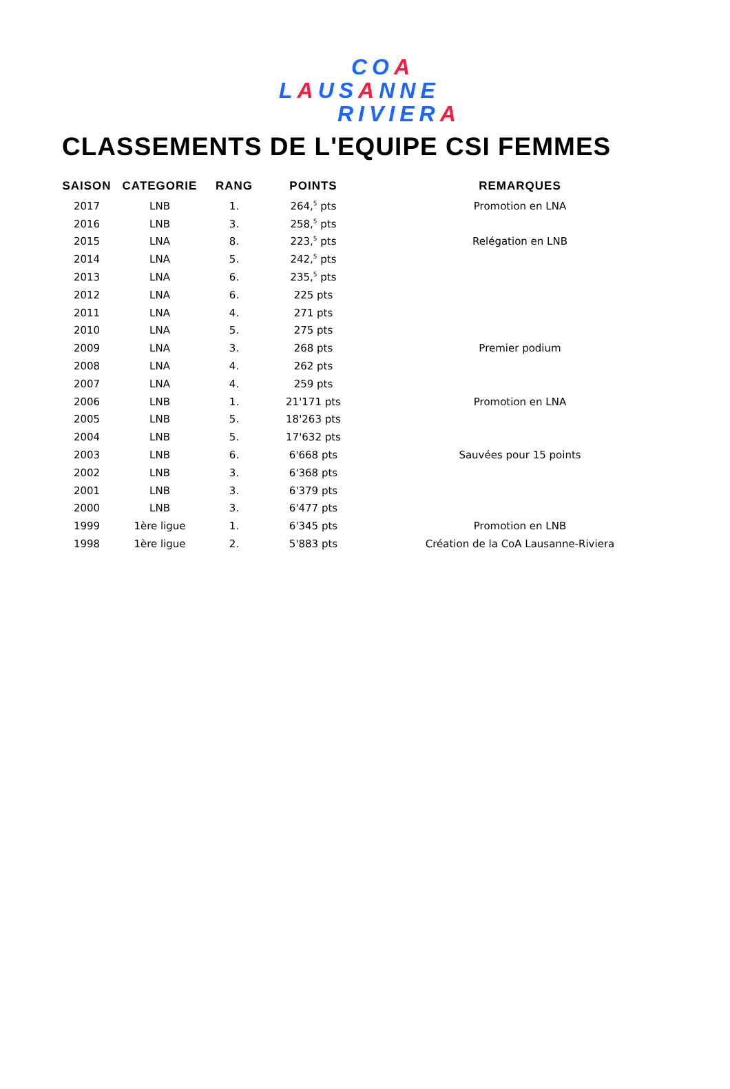COA
LAUSANNE
RIVIERA
CLASSEMENTS DE L'EQUIPE CSI FEMMES
| SAISON | CATEGORIE | RANG | POINTS | REMARQUES |
| --- | --- | --- | --- | --- |
| 2017 | LNB | 1. | 264,<sup>5</sup> pts | Promotion en LNA |
| 2016 | LNB | 3. | 258,<sup>5</sup> pts | |
| 2015 | LNA | 8. | 223,<sup>5</sup> pts | Relégation en LNB |
| 2014 | LNA | 5. | 242,<sup>5</sup> pts | |
| 2013 | LNA | 6. | 235,<sup>5</sup> pts | |
| 2012 | LNA | 6. | 225 pts | |
| 2011 | LNA | 4. | 271 pts | |
| 2010 | LNA | 5. | 275 pts | |
| 2009 | LNA | 3. | 268 pts | Premier podium |
| 2008 | LNA | 4. | 262 pts | |
| 2007 | LNA | 4. | 259 pts | |
| 2006 | LNB | 1. | 21'171 pts | Promotion en LNA |
| 2005 | LNB | 5. | 18'263 pts | |
| 2004 | LNB | 5. | 17'632 pts | |
| 2003 | LNB | 6. | 6'668 pts | Sauvées pour 15 points |
| 2002 | LNB | 3. | 6'368 pts | |
| 2001 | LNB | 3. | 6'379 pts | |
| 2000 | LNB | 3. | 6'477 pts | |
| 1999 | 1ère ligue | 1. | 6'345 pts | Promotion en LNB |
| 1998 | 1ère ligue | 2. | 5'883 pts | Création de la CoA Lausanne-Riviera |